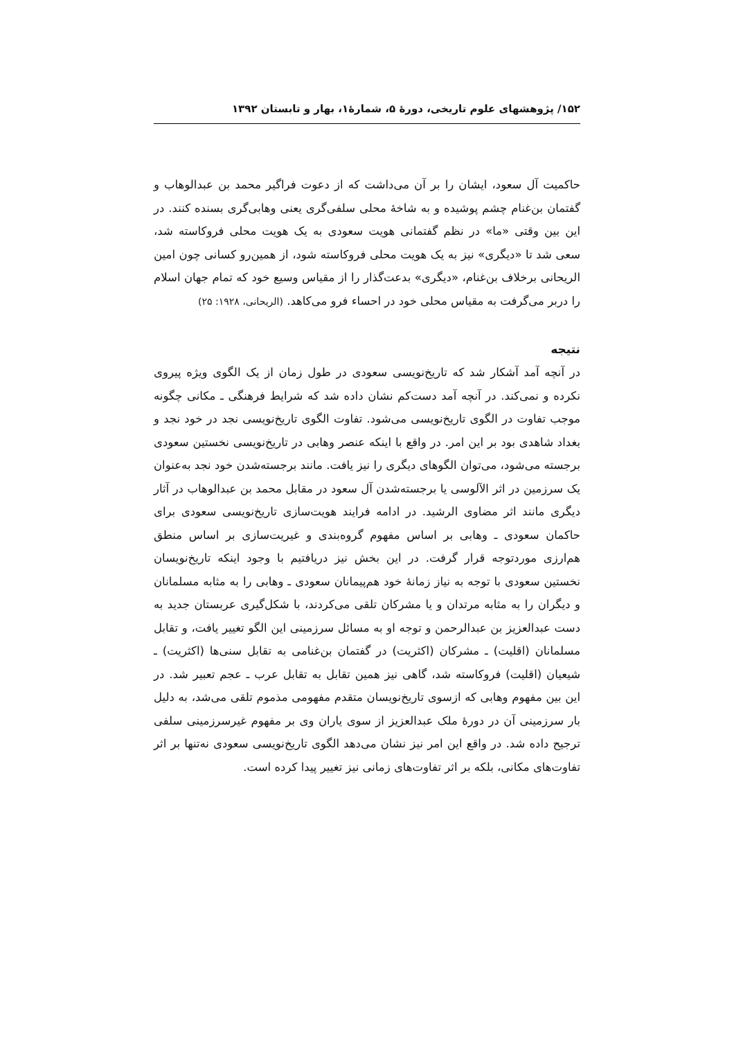۱۵۲/ پژوهشهای علوم تاریخی، دورهٔ ۵، شمارهٔ۱، بهار و تابستان ۱۳۹۲
حاکمیت آل سعود، ایشان را بر آن می‌داشت که از دعوت فراگیر محمد بن عبدالوهاب و گفتمان بن‌غنام چشم پوشیده و به شاخهٔ محلی سلفی‌گری یعنی وهابی‌گری بسنده کنند. در این بین وقتی «ما» در نظم گفتمانی هویت سعودی به یک هویت محلی فروکاسته شد، سعی شد تا «دیگری» نیز به یک هویت محلی فروکاسته شود، از همین‌رو کسانی چون امین الریحانی برخلاف بن‌غنام، «دیگری» بدعت‌گذار را از مقیاس وسیع خود که تمام جهان اسلام را دربر می‌گرفت به مقیاس محلی خود در احساء فرو می‌کاهد. (الریحانی، ۱۹۲۸: ۲۵)
نتیجه
در آنچه آمد آشکار شد که تاریخ‌نویسی سعودی در طول زمان از یک الگوی ویژه پیروی نکرده و نمی‌کند. در آنچه آمد دست‌کم نشان داده شد که شرایط فرهنگی ـ مکانی چگونه موجب تفاوت در الگوی تاریخ‌نویسی می‌شود. تفاوت الگوی تاریخ‌نویسی نجد در خود نجد و بغداد شاهدی بود بر این امر. در واقع با اینکه عنصر وهابی در تاریخ‌نویسی نخستین سعودی برجسته می‌شود، می‌توان الگوهای دیگری را نیز یافت. مانند برجسته‌شدن خود نجد به‌عنوان یک سرزمین در اثر الآلوسی یا برجسته‌شدن آل سعود در مقابل محمد بن عبدالوهاب در آثار دیگری مانند اثر مضاوی الرشید. در ادامه فرایند هویت‌سازی تاریخ‌نویسی سعودی برای حاکمان سعودی ـ وهابی بر اساس مفهوم گروه‌بندی و غیریت‌سازی بر اساس منطق هم‌ارزی موردتوجه قرار گرفت. در این بخش نیز دریافتیم با وجود اینکه تاریخ‌نویسان نخستین سعودی با توجه به نیاز زمانهٔ خود هم‌پیمانان سعودی ـ وهابی را به مثابه مسلمانان و دیگران را به مثابه مرتدان و یا مشرکان تلقی می‌کردند، با شکل‌گیری عربستان جدید به دست عبدالعزیز بن عبدالرحمن و توجه او به مسائل سرزمینی این الگو تغییر یافت، و تقابل مسلمانان (اقلیت) ـ مشرکان (اکثریت) در گفتمان بن‌غنامی به تقابل سنی‌ها (اکثریت) ـ شیعیان (اقلیت) فروکاسته شد، گاهی نیز همین تقابل به تقابل عرب ـ عجم تعبیر شد. در این بین مفهوم وهابی که ازسوی تاریخ‌نویسان متقدم مفهومی مذموم تلقی می‌شد، به دلیل بار سرزمینی آن در دورهٔ ملک عبدالعزیز از سوی یاران وی بر مفهوم غیرسرزمینی سلفی ترجیح داده شد. در واقع این امر نیز نشان می‌دهد الگوی تاریخ‌نویسی سعودی نه‌تنها بر اثر تفاوت‌های مکانی، بلکه بر اثر تفاوت‌های زمانی نیز تغییر پیدا کرده است.